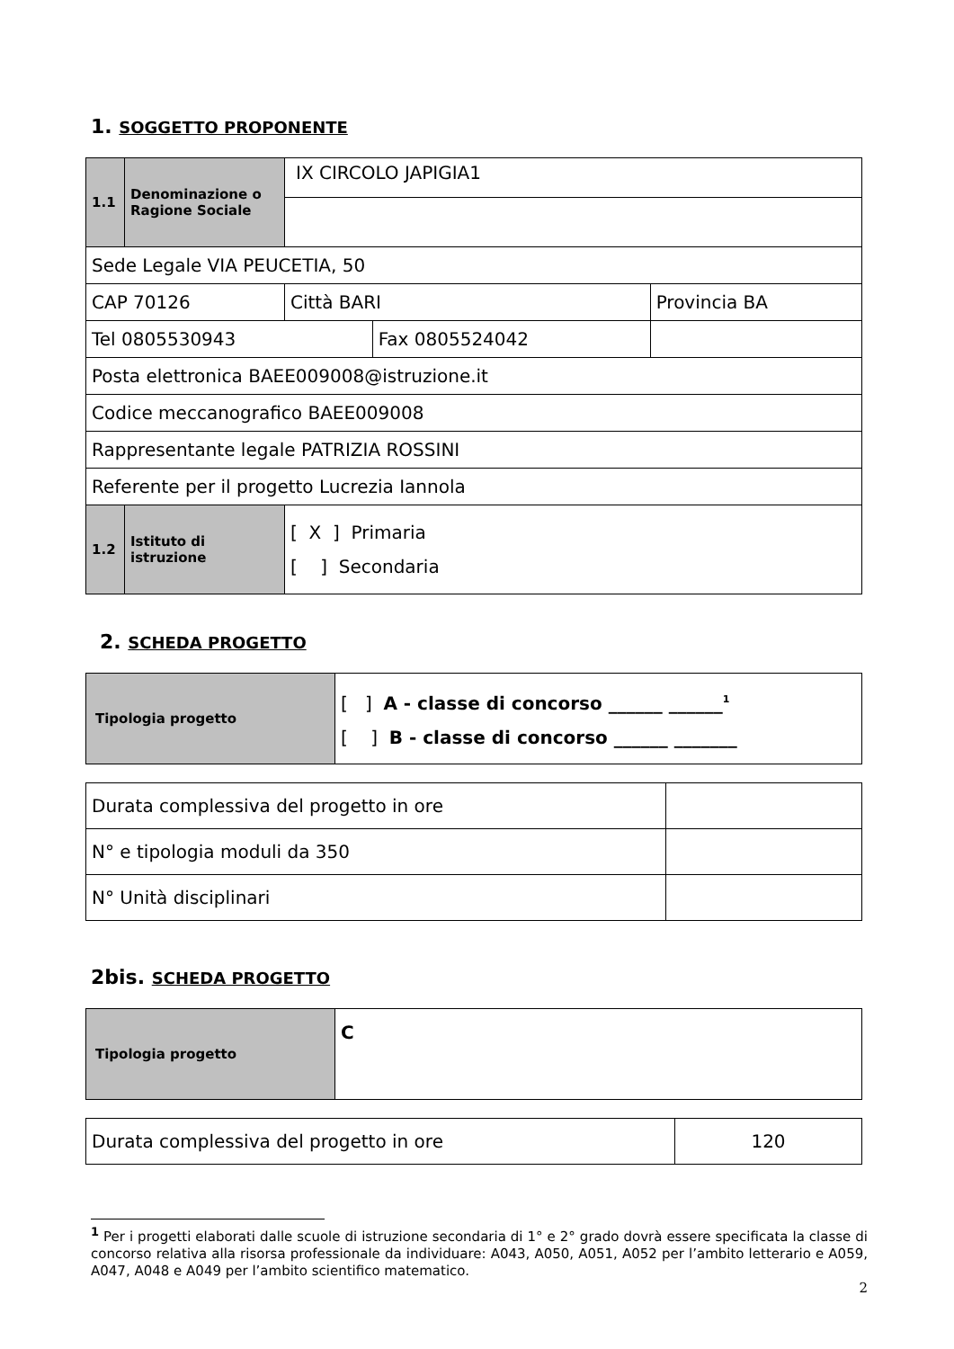1. SOGGETTO PROPONENTE
| 1.1 | Denominazione o Ragione Sociale | IX CIRCOLO JAPIGIA1 | | | |
| Sede Legale VIA PEUCETIA, 50 | | | | | |
| CAP 70126 | | Città BARI | | Provincia BA | |
| Tel 0805530943 | | | Fax 0805524042 | | |
| Posta elettronica BAEE009008@istruzione.it | | | | | |
| Codice meccanografico BAEE009008 | | | | | |
| Rappresentante legale PATRIZIA ROSSINI | | | | | |
| Referente per il progetto Lucrezia Iannola | | | | | |
| 1.2 | Istituto di istruzione | [ X ] Primaria [ ] Secondaria | | | |
2. SCHEDA PROGETTO
| Tipologia progetto | [ ] A - classe di concorso ______ ______<sup>1</sup> [ ] B - classe di concorso ______ _______ |
| Durata complessiva del progetto in ore | |
| N° e tipologia moduli da 350 | |
| N° Unità disciplinari | |
2bis. SCHEDA PROGETTO
| Tipologia progetto | C |
| Durata complessiva del progetto in ore | 120 |
<sup>1</sup> Per i progetti elaborati dalle scuole di istruzione secondaria di 1° e 2° grado dovrà essere specificata la classe di concorso relativa alla risorsa professionale da individuare: A043, A050, A051, A052 per l’ambito letterario e A059, A047, A048 e A049 per l’ambito scientifico matematico.
2